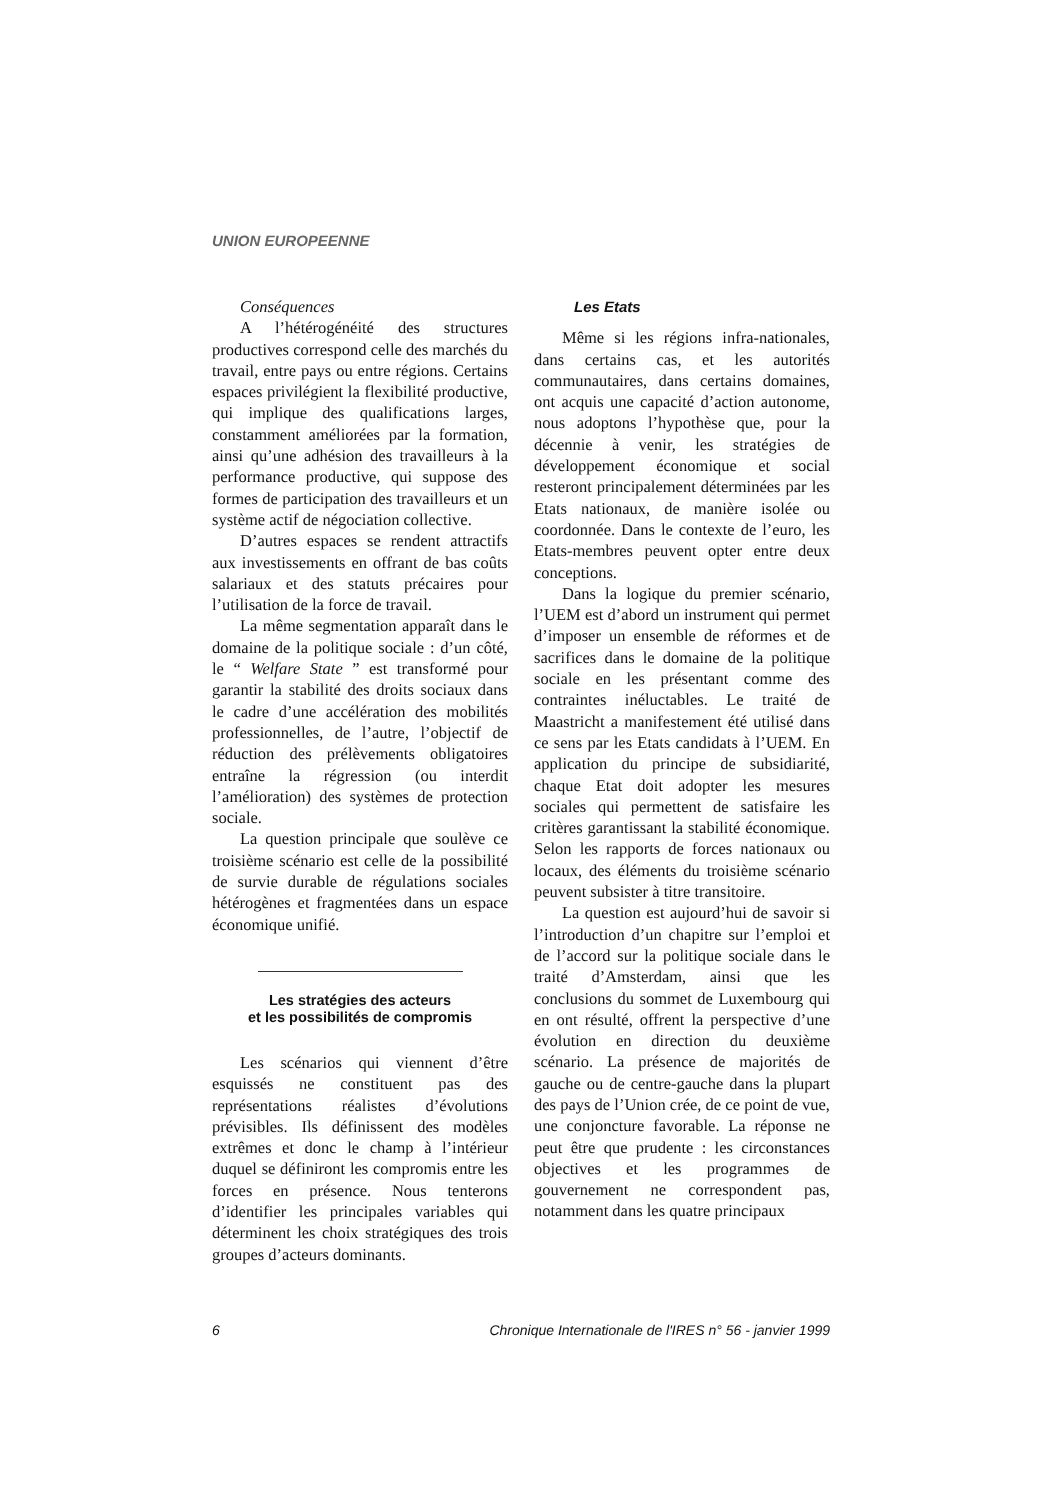UNION EUROPEENNE
Conséquences
A l’hétérogénéité des structures productives correspond celle des marchés du travail, entre pays ou entre régions. Certains espaces privilégient la flexibilité productive, qui implique des qualifications larges, constamment améliorées par la formation, ainsi qu’une adhésion des travailleurs à la performance productive, qui suppose des formes de participation des travailleurs et un système actif de négociation collective.
D’autres espaces se rendent attractifs aux investissements en offrant de bas coûts salariaux et des statuts précaires pour l’utilisation de la force de travail.
La même segmentation apparaît dans le domaine de la politique sociale : d’un côté, le “ Welfare State ” est transformé pour garantir la stabilité des droits sociaux dans le cadre d’une accélération des mobilités professionnelles, de l’autre, l’objectif de réduction des prélèvements obligatoires entraîne la régression (ou interdit l’amélioration) des systèmes de protection sociale.
La question principale que soulève ce troisième scénario est celle de la possibilité de survie durable de régulations sociales hétérogènes et fragmentées dans un espace économique unifié.
Les stratégies des acteurs
et les possibilités de compromis
Les scénarios qui viennent d’être esquissés ne constituent pas des représentations réalistes d’évolutions prévisibles. Ils définissent des modèles extrêmes et donc le champ à l’intérieur duquel se définiront les compromis entre les forces en présence. Nous tenterons d’identifier les principales variables qui déterminent les choix stratégiques des trois groupes d’acteurs dominants.
Les Etats
Même si les régions infra-nationales, dans certains cas, et les autorités communautaires, dans certains domaines, ont acquis une capacité d’action autonome, nous adoptons l’hypothèse que, pour la décennie à venir, les stratégies de développement économique et social resteront principalement déterminées par les Etats nationaux, de manière isolée ou coordonnée. Dans le contexte de l’euro, les Etats-membres peuvent opter entre deux conceptions.
Dans la logique du premier scénario, l’UEM est d’abord un instrument qui permet d’imposer un ensemble de réformes et de sacrifices dans le domaine de la politique sociale en les présentant comme des contraintes inéluctables. Le traité de Maastricht a manifestement été utilisé dans ce sens par les Etats candidats à l’UEM. En application du principe de subsidiarité, chaque Etat doit adopter les mesures sociales qui permettent de satisfaire les critères garantissant la stabilité économique. Selon les rapports de forces nationaux ou locaux, des éléments du troisième scénario peuvent subsister à titre transitoire.
La question est aujourd’hui de savoir si l’introduction d’un chapitre sur l’emploi et de l’accord sur la politique sociale dans le traité d’Amsterdam, ainsi que les conclusions du sommet de Luxembourg qui en ont résulté, offrent la perspective d’une évolution en direction du deuxième scénario. La présence de majorités de gauche ou de centre-gauche dans la plupart des pays de l’Union crée, de ce point de vue, une conjoncture favorable. La réponse ne peut être que prudente : les circonstances objectives et les programmes de gouvernement ne correspondent pas, notamment dans les quatre principaux
6 Chronique Internationale de l'IRES n° 56 - janvier 1999